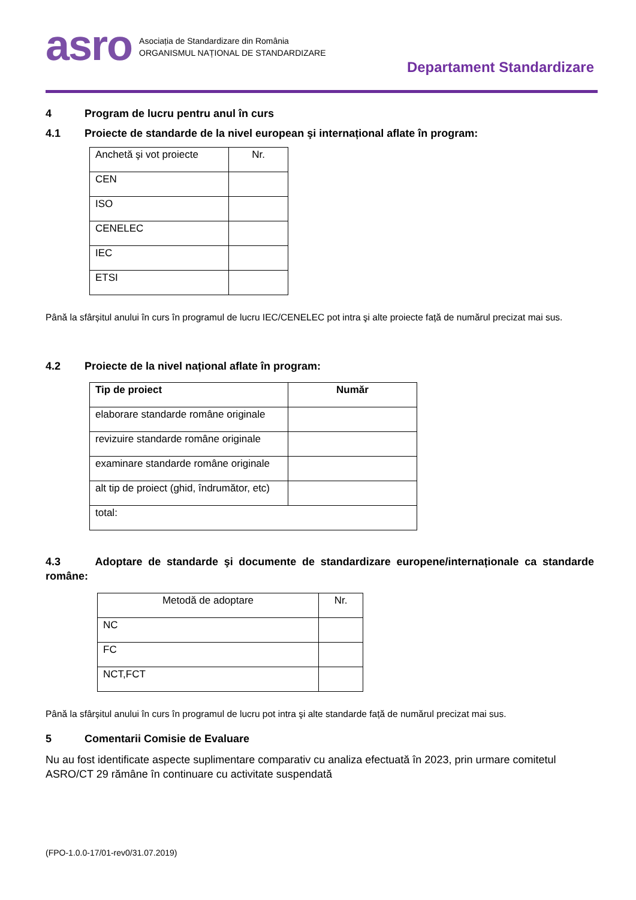asro
Asociația de Standardizare din România
ORGANISMUL NAȚIONAL DE STANDARDIZARE
Departament Standardizare
4 Program de lucru pentru anul în curs
4.1 Proiecte de standarde de la nivel european şi internațional aflate în program:
| Anchetă şi vot proiecte | Nr. |
| --- | --- |
| CEN | |
| ISO | |
| CENELEC | |
| IEC | |
| ETSI | |
Până la sfârșitul anului în curs în programul de lucru IEC/CENELEC pot intra şi alte proiecte față de numărul precizat mai sus.
4.2 Proiecte de la nivel național aflate în program:
| Tip de proiect | Număr |
| --- | --- |
| elaborare standarde române originale | |
| revizuire standarde române originale | |
| examinare standarde române originale | |
| alt tip de proiect (ghid, îndrumător, etc) | |
| total: | |
4.3 Adoptare de standarde şi documente de standardizare europene/internaționale ca standarde române:
| Metodă de adoptare | Nr. |
| --- | --- |
| NC | |
| FC | |
| NCT,FCT | |
Până la sfârșitul anului în curs în programul de lucru pot intra şi alte standarde față de numărul precizat mai sus.
5 Comentarii Comisie de Evaluare
Nu au fost identificate aspecte suplimentare comparativ cu analiza efectuată în 2023, prin urmare comitetul ASRO/CT 29 rămâne în continuare cu activitate suspendată
(FPO-1.0.0-17/01-rev0/31.07.2019)